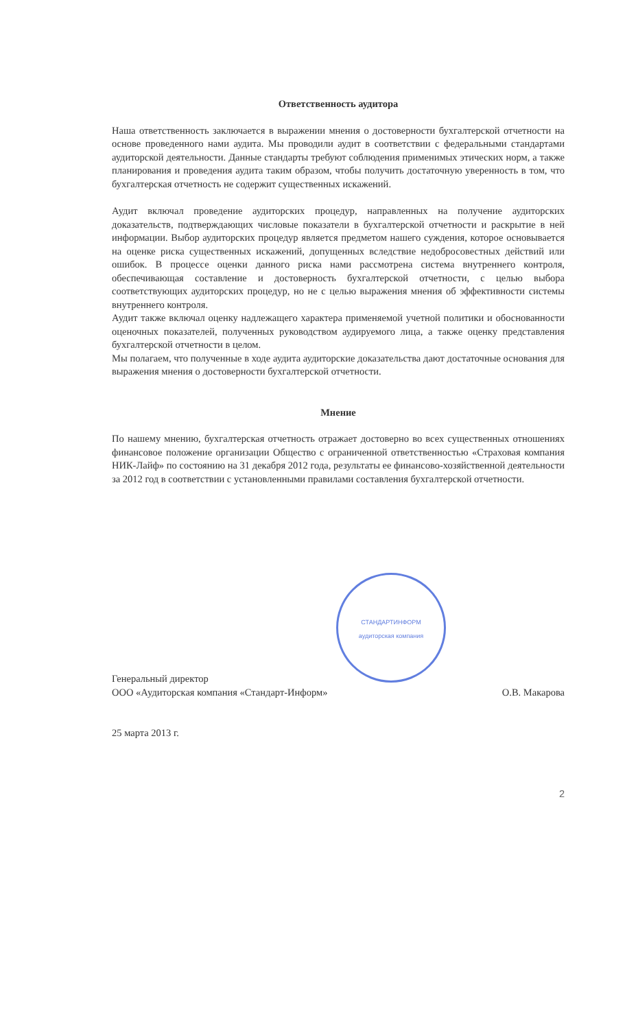Ответственность аудитора
Наша ответственность заключается в выражении мнения о достоверности бухгалтерской отчетности на основе проведенного нами аудита. Мы проводили аудит в соответствии с федеральными стандартами аудиторской деятельности. Данные стандарты требуют соблюдения применимых этических норм, а также планирования и проведения аудита таким образом, чтобы получить достаточную уверенность в том, что бухгалтерская отчетность не содержит существенных искажений.
Аудит включал проведение аудиторских процедур, направленных на получение аудиторских доказательств, подтверждающих числовые показатели в бухгалтерской отчетности и раскрытие в ней информации. Выбор аудиторских процедур является предметом нашего суждения, которое основывается на оценке риска существенных искажений, допущенных вследствие недобросовестных действий или ошибок. В процессе оценки данного риска нами рассмотрена система внутреннего контроля, обеспечивающая составление и достоверность бухгалтерской отчетности, с целью выбора соответствующих аудиторских процедур, но не с целью выражения мнения об эффективности системы внутреннего контроля.
Аудит также включал оценку надлежащего характера применяемой учетной политики и обоснованности оценочных показателей, полученных руководством аудируемого лица, а также оценку представления бухгалтерской отчетности в целом.
Мы полагаем, что полученные в ходе аудита аудиторские доказательства дают достаточные основания для выражения мнения о достоверности бухгалтерской отчетности.
Мнение
По нашему мнению, бухгалтерская отчетность отражает достоверно во всех существенных отношениях финансовое положение организации Общество с ограниченной ответственностью «Страховая компания НИК-Лайф» по состоянию на 31 декабря 2012 года, результаты ее финансово-хозяйственной деятельности за 2012 год в соответствии с установленными правилами составления бухгалтерской отчетности.
Генеральный директор
ООО «Аудиторская компания «Стандарт-Информ»
О.В. Макарова
25 марта 2013 г.
СТАНДАРТИНФОРМ
аудиторская компания
2